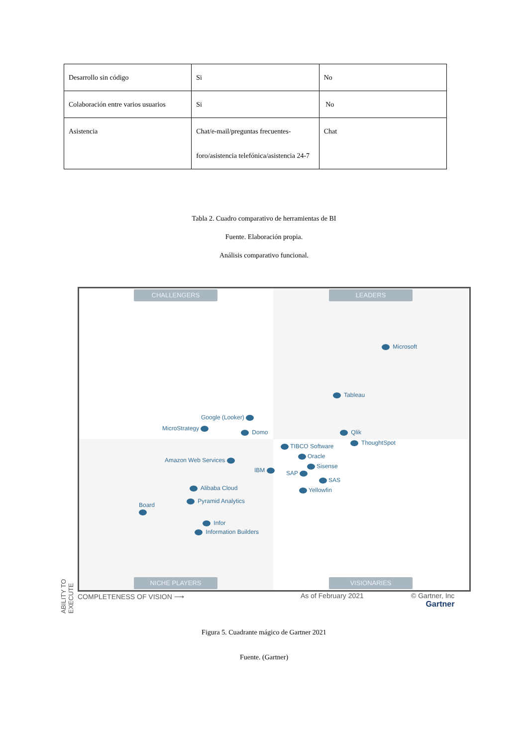| Desarrollo sin código | Si | No |
| Colaboración entre varios usuarios | Si | No |
| Asistencia | Chat/e-mail/preguntas frecuentes-foro/asistencia telefónica/asistencia 24-7 | Chat |
Tabla 2. Cuadro comparativo de herramientas de BI
Fuente. Elaboración propia.
Análisis comparativo funcional.
CHALLENGERS LEADERS
NICHE PLAYERS VISIONARIES
Microsoft
Tableau
Google (Looker)
MicroStrategy
Domo Qlik
ThoughtSpot
TIBCO Software
Oracle
Sisense
Amazon Web Services
IBM SAP
SAS
Yellowfin
Alibaba Cloud
Pyramid Analytics
Board
Infor
Information Builders
COMPLETENESS OF VISION ⟶ As of February 2021
© Gartner, Inc
Gartner
ABILITY TO EXECUTE
Figura 5. Cuadrante mágico de Gartner 2021
Fuente. (Gartner)